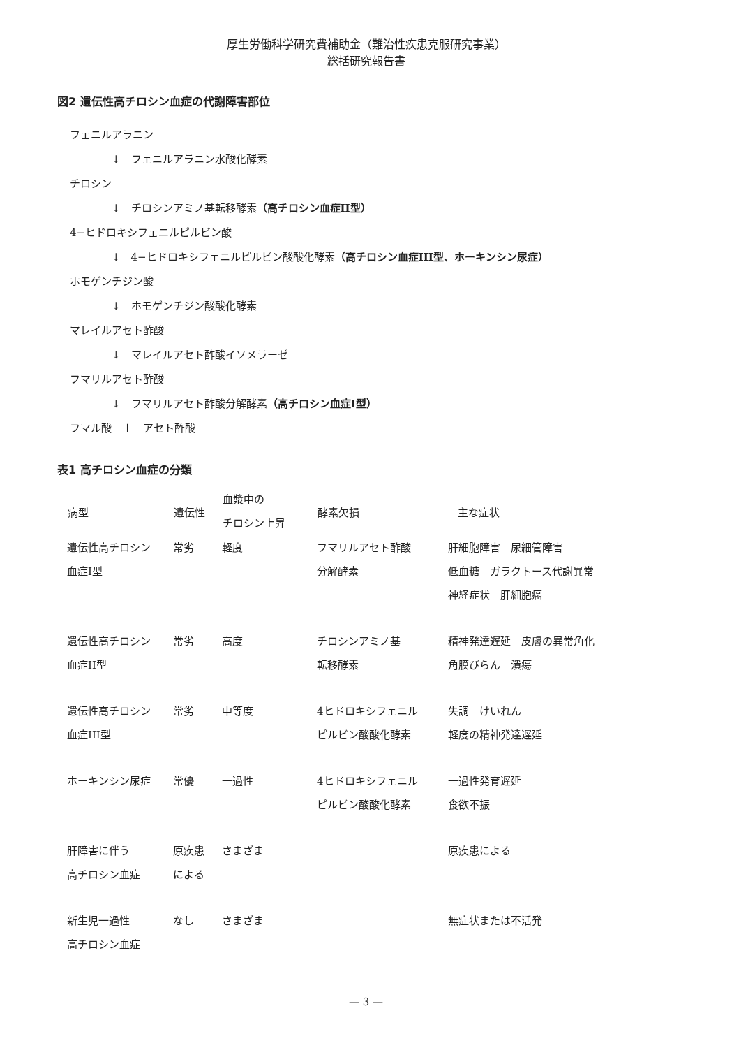厚生労働科学研究費補助金（難治性疾患克服研究事業）
総括研究報告書
図2 遺伝性高チロシン血症の代謝障害部位
フェニルアラニン
↓　フェニルアラニン水酸化酵素
チロシン
↓　チロシンアミノ基転移酵素（高チロシン血症II型）
4−ヒドロキシフェニルピルビン酸
↓　4−ヒドロキシフェニルピルビン酸酸化酵素（高チロシン血症III型、ホーキンシン尿症）
ホモゲンチジン酸
↓　ホモゲンチジン酸酸化酵素
マレイルアセト酢酸
↓　マレイルアセト酢酸イソメラーゼ
フマリルアセト酢酸
↓　フマリルアセト酢酸分解酵素（高チロシン血症I型）
フマル酸　＋　アセト酢酸
表1 高チロシン血症の分類
| 病型 | 遺伝性 | 血漿中の チロシン上昇 | 酵素欠損 | 主な症状 |
| --- | --- | --- | --- | --- |
| 遺伝性高チロシン 血症I型 | 常劣 | 軽度 | フマリルアセト酢酸 分解酵素 | 肝細胞障害 尿細管障害 低血糖 ガラクトース代謝異常 神経症状 肝細胞癌 |
| 遺伝性高チロシン 血症II型 | 常劣 | 高度 | チロシンアミノ基 転移酵素 | 精神発達遅延 皮膚の異常角化 角膜びらん 潰瘍 |
| 遺伝性高チロシン 血症III型 | 常劣 | 中等度 | 4ヒドロキシフェニル ピルビン酸酸化酵素 | 失調 けいれん 軽度の精神発達遅延 |
| ホーキンシン尿症 | 常優 | 一過性 | 4ヒドロキシフェニル ピルビン酸酸化酵素 | 一過性発育遅延 食欲不振 |
| 肝障害に伴う 高チロシン血症 | 原疾患 による | さまざま | | 原疾患による |
| 新生児一過性 高チロシン血症 | なし | さまざま | | 無症状または不活発 |
— 3 —